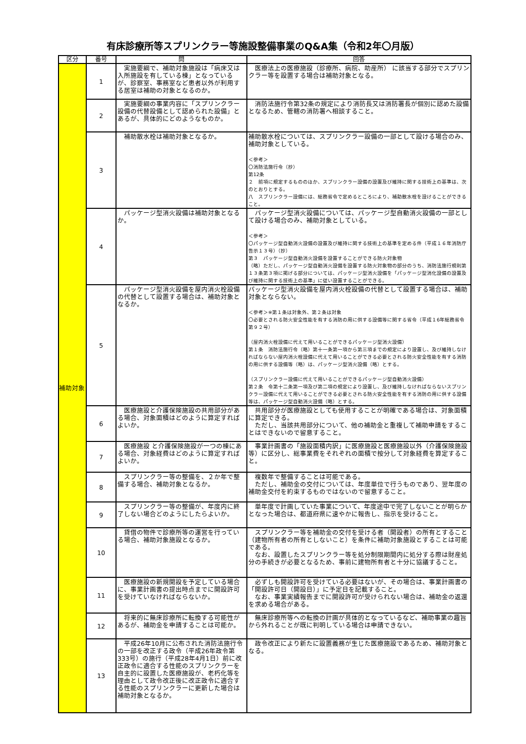有床診療所等スプリンクラー等施設整備事業のQ&A集（令和2年〇月版）
| 区分 | 番号 | 問 | 回答 |
| --- | --- | --- | --- |
| 補助対象 | 1 | 実施要綱で、補助対象施設は「病床又は入所施設を有している棟」となっているが、診察室、事務室など患者以外が利用する居室は補助の対象となるのか。 | 医療法上の医療施設（診療所、病院、助産所） に該当する部分でスプリンクラー等を設置する場合は補助対象となる。 |
| | 2 | 実施要綱の事業内容に「スプリンクラー設備の代替設備として認められた設備」とあるが、具体的にどのようなものか。 | 消防法施行令第32条の規定により消防長又は消防署長が個別に認めた設備となるため、管轄の消防署へ相談すること。 |
| | 3 | 補助散水栓は補助対象となるか。 | 補助散水栓については、スプリンクラー設備の一部として設ける場合のみ、補助対象としている。 ＜参考＞ 〇消防法施行令（抄） 第12条 ２ 前項に規定するもののほか、スプリンクラー設備の設置及び維持に関する技術上の基準は、次のとおりとする。 八 スプリンクラー設備には、総務省令で定めるところにより、補助散水栓を設けることができること。 |
| | 4 | パッケージ型消火設備は補助対象となるか。 | パッケージ型消火設備については、パッケージ型自動消火設備の一部として設ける場合のみ、補助対象としている。 ＜参考＞ 〇パッケージ型自動消火設備の設置及び維持に関する技術上の基準を定める件（平成１６年消防庁告示１３号）（抄） 第３ パッケージ型自動消火設備を設置することができる防火対象物 （略）ただし、パッケージ型自動消火設備を設置する防火対象物の部分のうち、消防法施行規則第１３条第３項に掲げる部分については、パッケージ型消火設備を「パッケージ型消化設備の設置及び維持に関する技術上の基準」に従い設置することができる。 |
| | 5 | パッケージ型消火設備を屋内消火栓設備の代替として設置する場合は、補助対象となるか。 | パッケージ型消火設備を屋内消火栓設備の代替として設置する場合は、補助対象とならない。 ＜参考＞※第１条は対象外、第２条は対象 〇必要とされる防火安全性能を有する消防の用に供する設備等に関する省令（平成１6年総務省令第９２号） （屋内消火栓設備に代えて用いることができるパッケージ型消火設備） 第１条 消防法施行令（略）第十一条第一項から第三項までの規定により設置し、及び維持しなければならない屋内消火栓設備に代えて用いることができる必要とされる防火安全性能を有する消防の用に供する設備等（略）は、パッケージ型消火設備（略）とする。 （スプリンクラー設備に代えて用いることができるパッケージ型自動消火設備） 第２条 令第十二条第一項及び第二項の規定により設置し、及び維持しなければならないスプリンクラー設備に代えて用いることができる必要とされる防火安全性能を有する消防の用に供する設備等は、パッケージ型自動消火設備（略）とする。 |
| | 6 | 医療施設と介護保険施設の共用部分がある場合、対象面積はどのように算定すればよいか。 | 共用部分が医療施設としても使用することが明確である場合は、対象面積に算定できる。 ただし、当該共用部分について、他の補助金と重複して補助申請をすることはできないので留意すること。 |
| | 7 | 医療施設 と介護保険施設が一つの棟にある場合、対象経費はどのように算定すればよいか。 | 事業計画書の「施設面積内訳」に医療施設と医療施設以外（介護保険施設等）に区分し、総事業費をそれぞれの面積で按分して対象経費を算定すること。 |
| | 8 | スプリンクラー等の整備を、２か年で整備する場合、補助対象となるか。 | 複数年で整備することは可能である。 ただし、補助金の交付については、年度単位で行うものであり、翌年度の補助金交付を約束するものではないので留意すること。 |
| | 9 | スプリンクラー等の整備が、年度内に終了しない場合どのようにしたらよいか。 | 単年度で計画していた事業について、年度途中で完了しないことが明らかとなった場合は、都道府県に速やかに報告し、指示を受けること。 |
| | 10 | 貸借の物件で診療所等の運営を行っている場合、補助対象施設となるか。 | スプリンクラー等を補助金の交付を受ける者（開設者）の所有とすること（建物所有者の所有としないこと）を条件に補助対象施設とすることは可能である。 なお、設置したスプリンクラー等を処分制限期間内に処分する際は財産処分の手続きが必要となるため、事前に建物所有者と十分に協議すること。 |
| | 11 | 医療施設の新規開設を予定している場合に、事業計画書の提出時点までに開設許可を受けていなければならないか。 | 必ずしも開設許可を受けている必要はないが、その場合は、事業計画書の「開設許可日（開設日）」に予定日を記載すること。 なお、事業実績報告までに開設許可が受けられない場合は、補助金の返還を求める場合がある。 |
| | 12 | 将来的に無床診療所に転換する可能性があるが、補助金を申請することは可能か。 | 無床診療所等への転換の計画が具体的となっているなど、補助事業の趣旨から外れることが既に判明している場合は申請できない。 |
| | 13 | 平成26年10月に公布された消防法施行令の一部を改正する政令（平成26年政令第333号）の施行（平成28年4月1日）前に改正政令に適合する性能のスプリンクラーを自主的に設置した医療施設が、老朽化等を理由として政令改正後に改正政令に適合する性能のスプリンクラーに更新した場合は補助対象となるか。 | 政令改正により新たに設置義務が生じた医療施設であるため、補助対象となる。 |